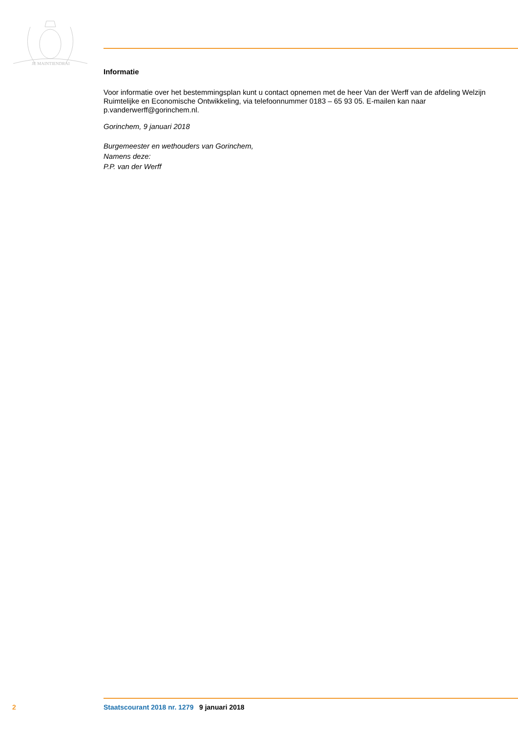JE MAINTIENDRAI
Informatie
Voor informatie over het bestemmingsplan kunt u contact opnemen met de heer Van der Werff van de afdeling Welzijn Ruimtelijke en Economische Ontwikkeling, via telefoonnummer 0183 – 65 93 05. E-mailen kan naar p.vanderwerff@gorinchem.nl.
Gorinchem, 9 januari 2018
Burgemeester en wethouders van Gorinchem,
Namens deze:
P.P. van der Werff
2 Staatscourant 2018 nr. 1279 9 januari 2018